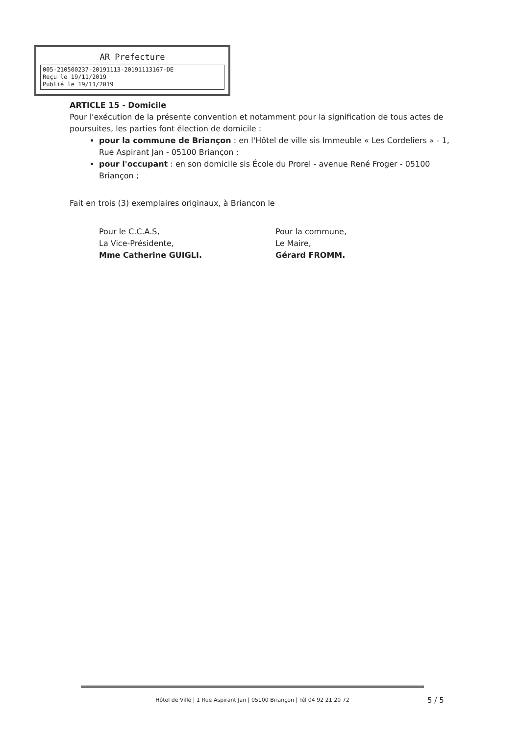AR Prefecture
005-210500237-20191113-20191113167-DE
Reçu le 19/11/2019
Publié le 19/11/2019
ARTICLE 15 - Domicile
Pour l'exécution de la présente convention et notamment pour la signification de tous actes de poursuites, les parties font élection de domicile :
pour la commune de Briançon : en l'Hôtel de ville sis Immeuble « Les Cordeliers » - 1, Rue Aspirant Jan - 05100 Briançon ;
pour l'occupant : en son domicile sis École du Prorel - avenue René Froger - 05100 Briançon ;
Fait en trois (3) exemplaires originaux, à Briançon le
Pour le C.C.A.S,
La Vice-Présidente,
Mme Catherine GUIGLI.
Pour la commune,
Le Maire,
Gérard FROMM.
Hôtel de Ville | 1 Rue Aspirant Jan | 05100 Briançon | Tél 04 92 21 20 72
5 / 5